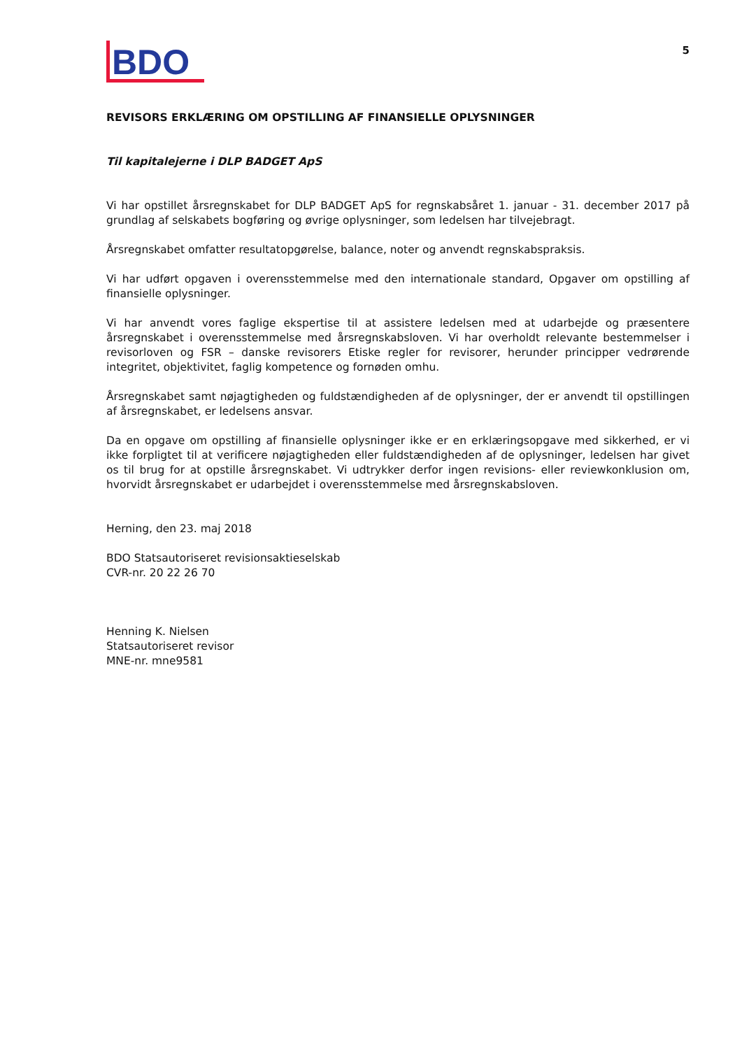BDO
5
REVISORS ERKLÆRING OM OPSTILLING AF FINANSIELLE OPLYSNINGER
Til kapitalejerne i DLP BADGET ApS
Vi har opstillet årsregnskabet for DLP BADGET ApS for regnskabsåret 1. januar - 31. december 2017 på grundlag af selskabets bogføring og øvrige oplysninger, som ledelsen har tilvejebragt.
Årsregnskabet omfatter resultatopgørelse, balance, noter og anvendt regnskabspraksis.
Vi har udført opgaven i overensstemmelse med den internationale standard, Opgaver om opstilling af finansielle oplysninger.
Vi har anvendt vores faglige ekspertise til at assistere ledelsen med at udarbejde og præsentere årsregnskabet i overensstemmelse med årsregnskabsloven. Vi har overholdt relevante bestemmelser i revisorloven og FSR – danske revisorers Etiske regler for revisorer, herunder principper vedrørende integritet, objektivitet, faglig kompetence og fornøden omhu.
Årsregnskabet samt nøjagtigheden og fuldstændigheden af de oplysninger, der er anvendt til opstillingen af årsregnskabet, er ledelsens ansvar.
Da en opgave om opstilling af finansielle oplysninger ikke er en erklæringsopgave med sikkerhed, er vi ikke forpligtet til at verificere nøjagtigheden eller fuldstændigheden af de oplysninger, ledelsen har givet os til brug for at opstille årsregnskabet. Vi udtrykker derfor ingen revisions- eller reviewkonklusion om, hvorvidt årsregnskabet er udarbejdet i overensstemmelse med årsregnskabsloven.
Herning, den 23. maj 2018
BDO Statsautoriseret revisionsaktieselskab
CVR-nr. 20 22 26 70
Henning K. Nielsen
Statsautoriseret revisor
MNE-nr. mne9581